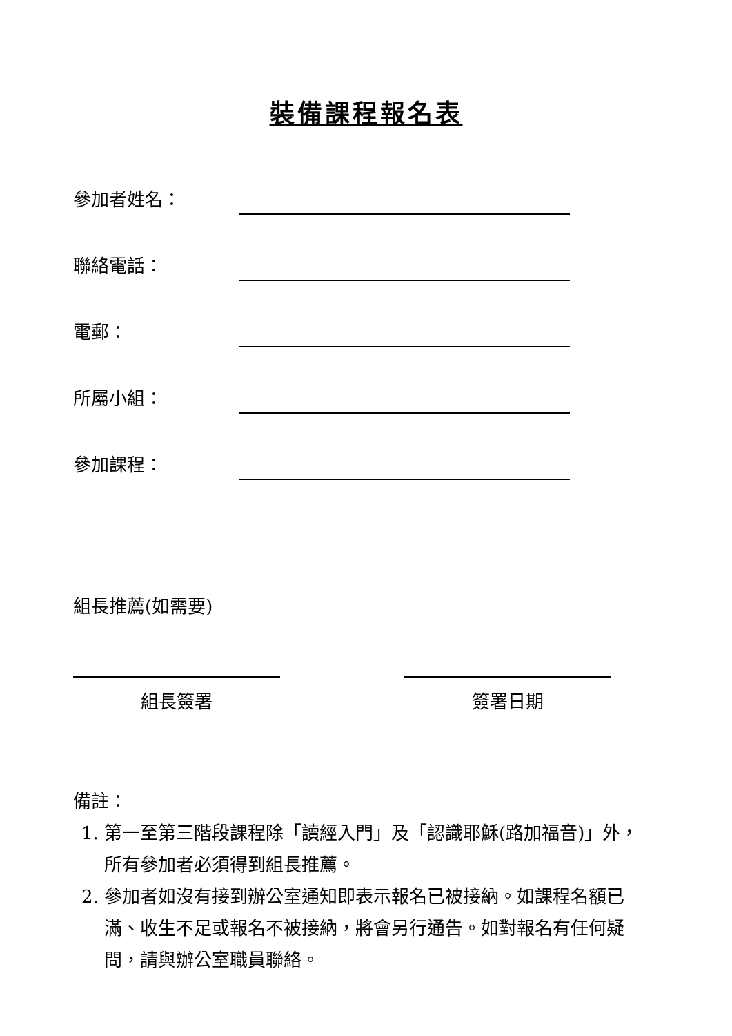裝備課程報名表
參加者姓名：
聯絡電話：
電郵：
所屬小組：
參加課程：
組長推薦(如需要)
組長簽署 簽署日期
備註：
1. 第一至第三階段課程除「讀經入門」及「認識耶穌(路加福音)」外，所有參加者必須得到組長推薦。
2. 參加者如沒有接到辦公室通知即表示報名已被接納。如課程名額已滿、收生不足或報名不被接納，將會另行通告。如對報名有任何疑問，請與辦公室職員聯絡。